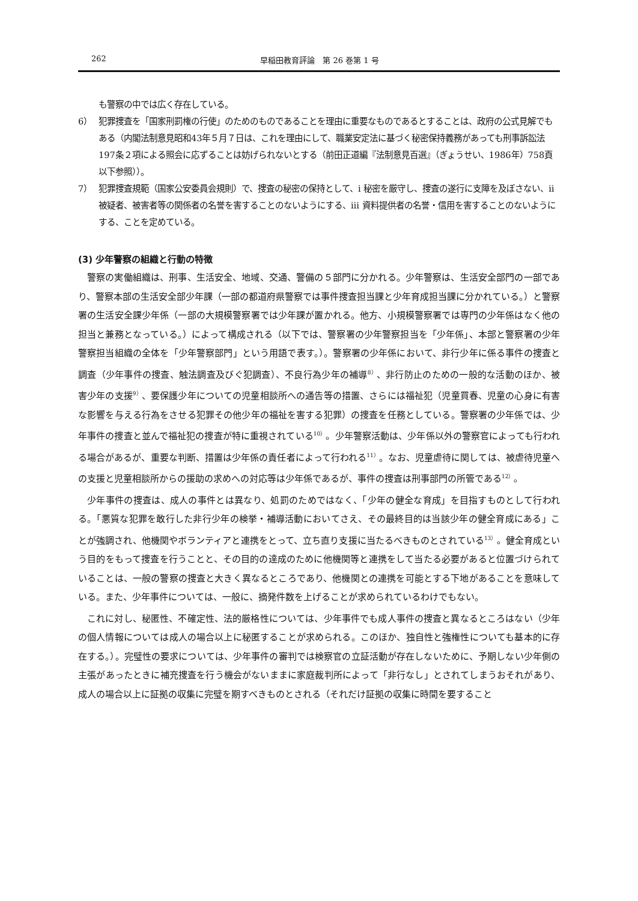262 早稲田教育評論　第 26 巻第 1 号
も警察の中では広く存在している。
6） 犯罪捜査を「国家刑罰権の行使」のためのものであることを理由に重要なものであるとすることは、政府の公式見解でもある（内閣法制意見昭和43年５月７日は、これを理由にして、職業安定法に基づく秘密保持義務があっても刑事訴訟法197条２項による照会に応ずることは妨げられないとする（前田正道編『法制意見百選』（ぎょうせい、1986年）758頁以下参照））。
7） 犯罪捜査規範（国家公安委員会規則）で、捜査の秘密の保持として、ⅰ 秘密を厳守し、捜査の遂行に支障を及ぼさない、ⅱ 被疑者、被害者等の関係者の名誉を害することのないようにする、ⅲ 資料提供者の名誉・信用を害することのないようにする、ことを定めている。
(3) 少年警察の組織と行動の特徴
警察の実働組織は、刑事、生活安全、地域、交通、警備の５部門に分かれる。少年警察は、生活安全部門の一部であり、警察本部の生活安全部少年課（一部の都道府県警察では事件捜査担当課と少年育成担当課に分かれている。）と警察署の生活安全課少年係（一部の大規模警察署では少年課が置かれる。他方、小規模警察署では専門の少年係はなく他の担当と兼務となっている。）によって構成される（以下では、警察署の少年警察担当を「少年係」、本部と警察署の少年警察担当組織の全体を「少年警察部門」という用語で表す。）。警察署の少年係において、非行少年に係る事件の捜査と調査（少年事件の捜査、触法調査及びぐ犯調査）、不良行為少年の補導<sup>8）</sup>、非行防止のための一般的な活動のほか、被害少年の支援<sup>9）</sup>、要保護少年についての児童相談所への通告等の措置、さらには福祉犯（児童買春、児童の心身に有害な影響を与える行為をさせる犯罪その他少年の福祉を害する犯罪）の捜査を任務としている。警察署の少年係では、少年事件の捜査と並んで福祉犯の捜査が特に重視されている<sup>10）</sup>。少年警察活動は、少年係以外の警察官によっても行われる場合があるが、重要な判断、措置は少年係の責任者によって行われる<sup>11）</sup>。なお、児童虐待に関しては、被虐待児童への支援と児童相談所からの援助の求めへの対応等は少年係であるが、事件の捜査は刑事部門の所管である<sup>12）</sup>。
少年事件の捜査は、成人の事件とは異なり、処罰のためではなく、「少年の健全な育成」を目指すものとして行われる。「悪質な犯罪を敢行した非行少年の検挙・補導活動においてさえ、その最終目的は当該少年の健全育成にある」ことが強調され、他機関やボランティアと連携をとって、立ち直り支援に当たるべきものとされている<sup>13）</sup>。健全育成という目的をもって捜査を行うことと、その目的の達成のために他機関等と連携をして当たる必要があると位置づけられていることは、一般の警察の捜査と大きく異なるところであり、他機関との連携を可能とする下地があることを意味している。また、少年事件については、一般に、摘発件数を上げることが求められているわけでもない。
これに対し、秘匿性、不確定性、法的厳格性については、少年事件でも成人事件の捜査と異なるところはない（少年の個人情報については成人の場合以上に秘匿することが求められる。このほか、独自性と強権性についても基本的に存在する。）。完璧性の要求については、少年事件の審判では検察官の立証活動が存在しないために、予期しない少年側の主張があったときに補充捜査を行う機会がないままに家庭裁判所によって「非行なし」とされてしまうおそれがあり、成人の場合以上に証拠の収集に完璧を期すべきものとされる（それだけ証拠の収集に時間を要すること